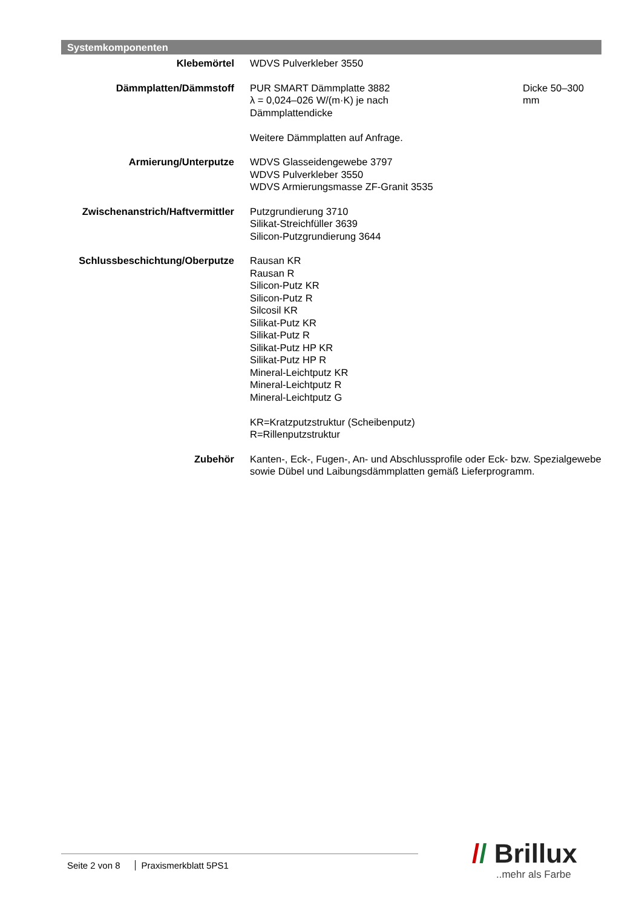Systemkomponenten
| Klebemörtel | WDVS Pulverkleber 3550 | |
| Dämmplatten/Dämmstoff | PUR SMART Dämmplatte 3882 λ = 0,024–026 W/(m·K) je nach Dämmplattendicke Weitere Dämmplatten auf Anfrage. | Dicke 50–300 mm |
| Armierung/Unterputze | WDVS Glasseidengewebe 3797 WDVS Pulverkleber 3550 WDVS Armierungsmasse ZF-Granit 3535 | |
| Zwischenanstrich/Haftvermittler | Putzgrundierung 3710 Silikat-Streichfüller 3639 Silicon-Putzgrundierung 3644 | |
| Schlussbeschichtung/Oberputze | Rausan KR Rausan R Silicon-Putz KR Silicon-Putz R Silcosil KR Silikat-Putz KR Silikat-Putz R Silikat-Putz HP KR Silikat-Putz HP R Mineral-Leichtputz KR Mineral-Leichtputz R Mineral-Leichtputz G KR=Kratzputzstruktur (Scheibenputz) R=Rillenputzstruktur | |
| Zubehör | Kanten-, Eck-, Fugen-, An- und Abschlussprofile oder Eck- bzw. Spezialgewebe sowie Dübel und Laibungsdämmplatten gemäß Lieferprogramm. | |
Seite 2 von 8 Praxismerkblatt 5PS1
// Brillux
..mehr als Farbe